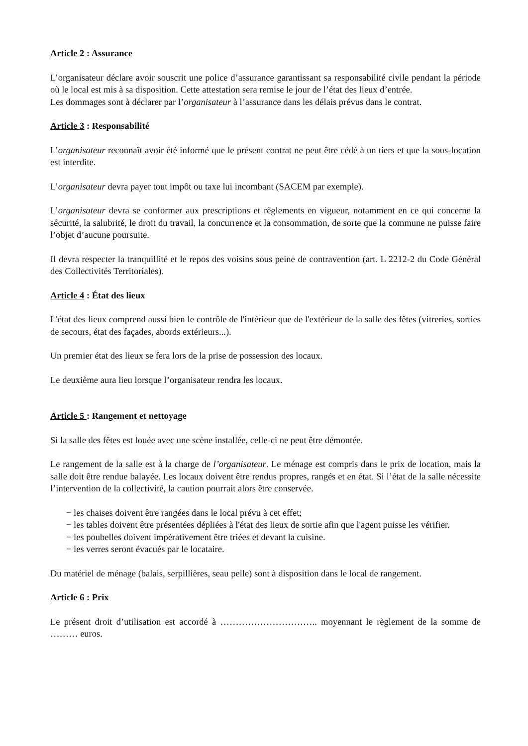Article 2 : Assurance
L’organisateur déclare avoir souscrit une police d’assurance garantissant sa responsabilité civile pendant la période où le local est mis à sa disposition. Cette attestation sera remise le jour de l’état des lieux d’entrée.
Les dommages sont à déclarer par l’organisateur à l’assurance dans les délais prévus dans le contrat.
Article 3 : Responsabilité
L’organisateur reconnaît avoir été informé que le présent contrat ne peut être cédé à un tiers et que la sous-location est interdite.
L’organisateur devra payer tout impôt ou taxe lui incombant (SACEM par exemple).
L’organisateur devra se conformer aux prescriptions et règlements en vigueur, notamment en ce qui concerne la sécurité, la salubrité, le droit du travail, la concurrence et la consommation, de sorte que la commune ne puisse faire l’objet d’aucune poursuite.
Il devra respecter la tranquillité et le repos des voisins sous peine de contravention (art. L 2212-2 du Code Général des Collectivités Territoriales).
Article 4 : État des lieux
L'état des lieux comprend aussi bien le contrôle de l'intérieur que de l'extérieur de la salle des fêtes (vitreries, sorties de secours, état des façades, abords extérieurs...).
Un premier état des lieux se fera lors de la prise de possession des locaux.
Le deuxième aura lieu lorsque l’organisateur rendra les locaux.
Article 5 : Rangement et nettoyage
Si la salle des fêtes est louée avec une scène installée, celle-ci ne peut être démontée.
Le rangement de la salle est à la charge de l’organisateur. Le ménage est compris dans le prix de location, mais la salle doit être rendue balayée. Les locaux doivent être rendus propres, rangés et en état. Si l’état de la salle nécessite l’intervention de la collectivité, la caution pourrait alors être conservée.
− les chaises doivent être rangées dans le local prévu à cet effet;
− les tables doivent être présentées dépliées à l'état des lieux de sortie afin que l'agent puisse les vérifier.
− les poubelles doivent impérativement être triées et devant la cuisine.
− les verres seront évacués par le locataire.
Du matériel de ménage (balais, serpillières, seau pelle) sont à disposition dans le local de rangement.
Article 6 : Prix
Le présent droit d’utilisation est accordé à ………………………….. moyennant le règlement de la somme de ……… euros.